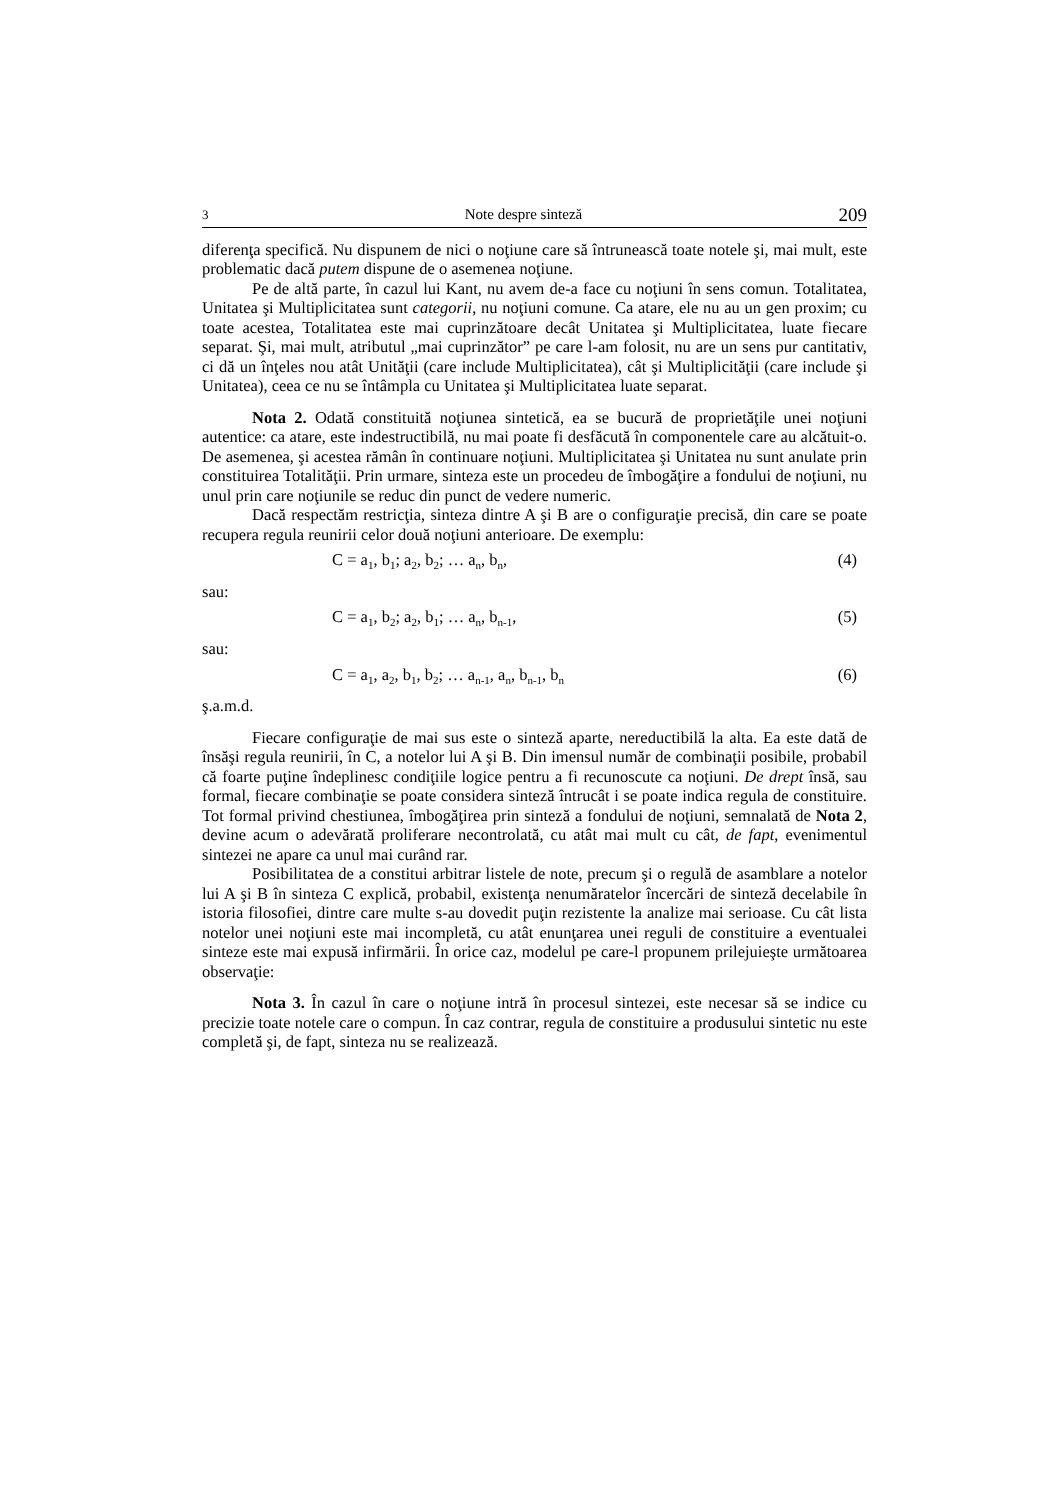3 Note despre sinteză 209
diferenţa specifică. Nu dispunem de nici o noţiune care să întrunească toate notele şi, mai mult, este problematic dacă putem dispune de o asemenea noţiune.
Pe de altă parte, în cazul lui Kant, nu avem de-a face cu noţiuni în sens comun. Totalitatea, Unitatea şi Multiplicitatea sunt categorii, nu noţiuni comune. Ca atare, ele nu au un gen proxim; cu toate acestea, Totalitatea este mai cuprinzătoare decât Unitatea şi Multiplicitatea, luate fiecare separat. Şi, mai mult, atributul „mai cuprinzător” pe care l-am folosit, nu are un sens pur cantitativ, ci dă un înţeles nou atât Unităţii (care include Multiplicitatea), cât şi Multiplicităţii (care include şi Unitatea), ceea ce nu se întâmpla cu Unitatea şi Multiplicitatea luate separat.
Nota 2. Odată constituită noţiunea sintetică, ea se bucură de proprietăţile unei noţiuni autentice: ca atare, este indestructibilă, nu mai poate fi desfăcută în componentele care au alcătuit-o. De asemenea, şi acestea rămân în continuare noţiuni. Multiplicitatea şi Unitatea nu sunt anulate prin constituirea Totalităţii. Prin urmare, sinteza este un procedeu de îmbogăţire a fondului de noţiuni, nu unul prin care noţiunile se reduc din punct de vedere numeric.
Dacă respectăm restricţia, sinteza dintre A şi B are o configuraţie precisă, din care se poate recupera regula reunirii celor două noţiuni anterioare. De exemplu:
C = a<sub>1</sub>, b<sub>1</sub>; a<sub>2</sub>, b<sub>2</sub>; … a<sub>n</sub>, b<sub>n</sub>, (4)
sau:
C = a<sub>1</sub>, b<sub>2</sub>; a<sub>2</sub>, b<sub>1</sub>; … a<sub>n</sub>, b<sub>n-1</sub>, (5)
sau:
C = a<sub>1</sub>, a<sub>2</sub>, b<sub>1</sub>, b<sub>2</sub>; … a<sub>n-1</sub>, a<sub>n</sub>, b<sub>n-1</sub>, b<sub>n</sub> (6)
ş.a.m.d.
Fiecare configuraţie de mai sus este o sinteză aparte, nereductibilă la alta. Ea este dată de însăşi regula reunirii, în C, a notelor lui A şi B. Din imensul număr de combinaţii posibile, probabil că foarte puţine îndeplinesc condiţiile logice pentru a fi recunoscute ca noţiuni. De drept însă, sau formal, fiecare combinaţie se poate considera sinteză întrucât i se poate indica regula de constituire. Tot formal privind chestiunea, îmbogăţirea prin sinteză a fondului de noţiuni, semnalată de Nota 2, devine acum o adevărată proliferare necontrolată, cu atât mai mult cu cât, de fapt, evenimentul sintezei ne apare ca unul mai curând rar.
Posibilitatea de a constitui arbitrar listele de note, precum şi o regulă de asamblare a notelor lui A şi B în sinteza C explică, probabil, existenţa nenumăratelor încercări de sinteză decelabile în istoria filosofiei, dintre care multe s-au dovedit puţin rezistente la analize mai serioase. Cu cât lista notelor unei noţiuni este mai incompletă, cu atât enunţarea unei reguli de constituire a eventualei sinteze este mai expusă infirmării. În orice caz, modelul pe care-l propunem prilejuieşte următoarea observaţie:
Nota 3. În cazul în care o noţiune intră în procesul sintezei, este necesar să se indice cu precizie toate notele care o compun. În caz contrar, regula de constituire a produsului sintetic nu este completă şi, de fapt, sinteza nu se realizează.